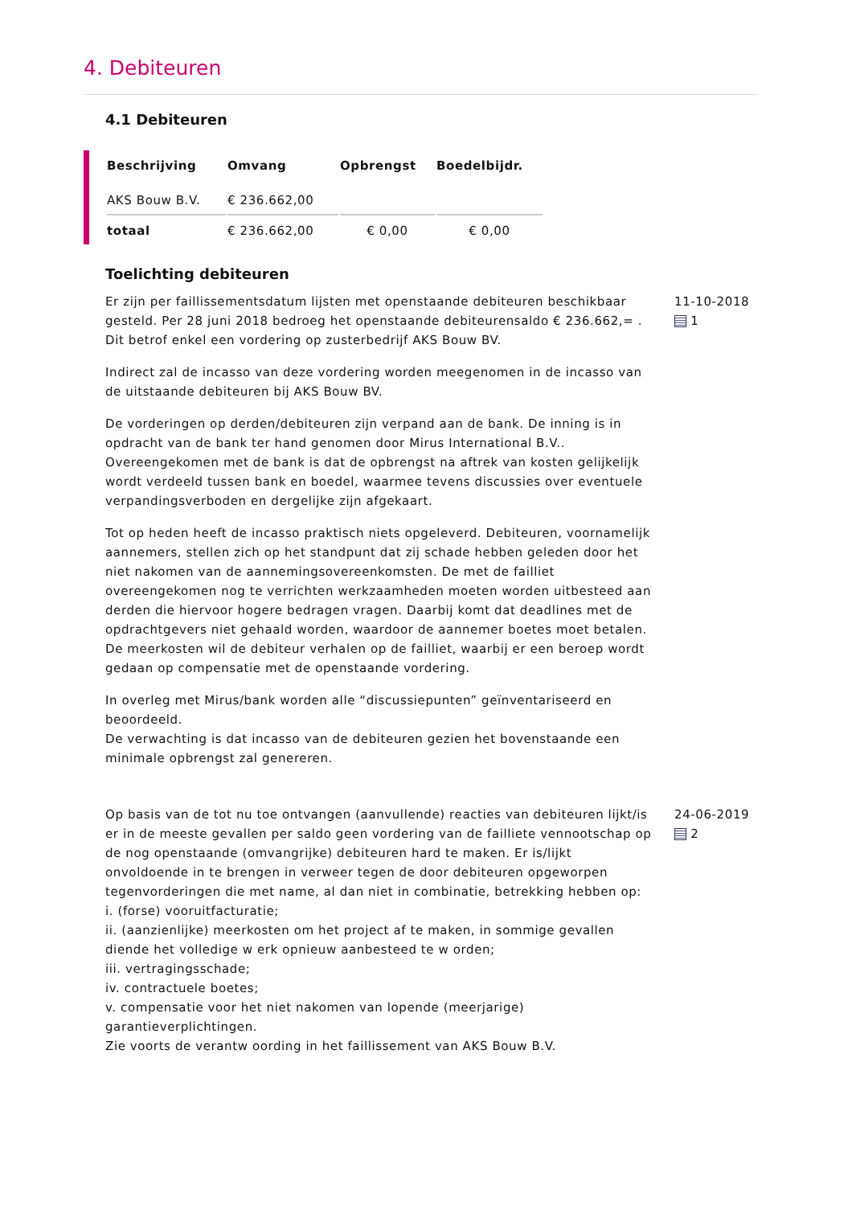4. Debiteuren
4.1 Debiteuren
| Beschrijving | Omvang | Opbrengst | Boedelbijdr. |
| --- | --- | --- | --- |
| AKS Bouw B.V. | € 236.662,00 | | |
| totaal | € 236.662,00 | € 0,00 | € 0,00 |
Toelichting debiteuren
Er zijn per faillissementsdatum lijsten met openstaande debiteuren beschikbaar gesteld. Per 28 juni 2018 bedroeg het openstaande debiteurensaldo € 236.662,= . Dit betrof enkel een vordering op zusterbedrijf AKS Bouw BV.
Indirect zal de incasso van deze vordering worden meegenomen in de incasso van de uitstaande debiteuren bij AKS Bouw BV.
De vorderingen op derden/debiteuren zijn verpand aan de bank. De inning is in opdracht van de bank ter hand genomen door Mirus International B.V.. Overeengekomen met de bank is dat de opbrengst na aftrek van kosten gelijkelijk wordt verdeeld tussen bank en boedel, waarmee tevens discussies over eventuele verpandingsverboden en dergelijke zijn afgekaart.
Tot op heden heeft de incasso praktisch niets opgeleverd. Debiteuren, voornamelijk aannemers, stellen zich op het standpunt dat zij schade hebben geleden door het niet nakomen van de aannemingsovereenkomsten. De met de failliet overeengekomen nog te verrichten werkzaamheden moeten worden uitbesteed aan derden die hiervoor hogere bedragen vragen. Daarbij komt dat deadlines met de opdrachtgevers niet gehaald worden, waardoor de aannemer boetes moet betalen. De meerkosten wil de debiteur verhalen op de failliet, waarbij er een beroep wordt gedaan op compensatie met de openstaande vordering.
In overleg met Mirus/bank worden alle “discussiepunten” geïnventariseerd en beoordeeld.
De verwachting is dat incasso van de debiteuren gezien het bovenstaande een minimale opbrengst zal genereren.
11-10-2018
1
Op basis van de tot nu toe ontvangen (aanvullende) reacties van debiteuren lijkt/is er in de meeste gevallen per saldo geen vordering van de failliete vennootschap op de nog openstaande (omvangrijke) debiteuren hard te maken. Er is/lijkt onvoldoende in te brengen in verweer tegen de door debiteuren opgeworpen tegenvorderingen die met name, al dan niet in combinatie, betrekking hebben op:
i. (forse) vooruitfacturatie;
ii. (aanzienlijke) meerkosten om het project af te maken, in sommige gevallen diende het volledige w erk opnieuw aanbesteed te w orden;
iii. vertragingsschade;
iv. contractuele boetes;
v. compensatie voor het niet nakomen van lopende (meerjarige) garantieverplichtingen.
Zie voorts de verantw oording in het faillissement van AKS Bouw B.V.
24-06-2019
2